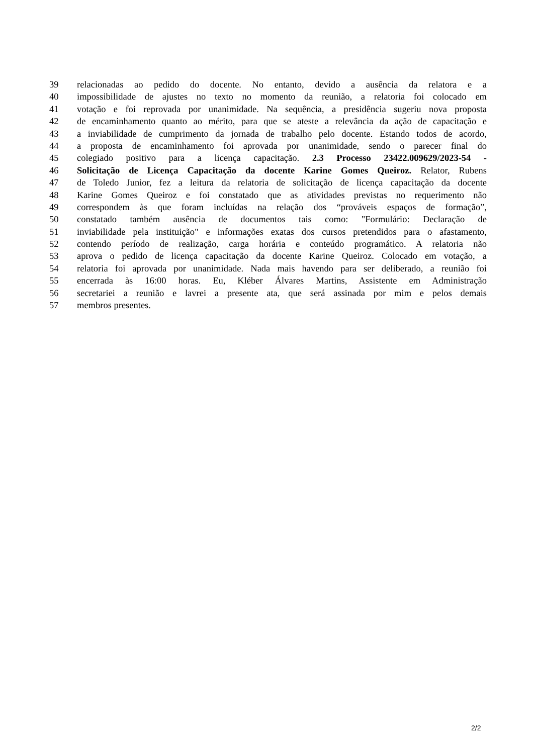39 relacionadas ao pedido do docente. No entanto, devido a ausência da relatora e a
40 impossibilidade de ajustes no texto no momento da reunião, a relatoria foi colocado em
41 votação e foi reprovada por unanimidade. Na sequência, a presidência sugeriu nova proposta
42 de encaminhamento quanto ao mérito, para que se ateste a relevância da ação de capacitação e
43 a inviabilidade de cumprimento da jornada de trabalho pelo docente. Estando todos de acordo,
44 a proposta de encaminhamento foi aprovada por unanimidade, sendo o parecer final do
45 colegiado positivo para a licença capacitação. 2.3 Processo 23422.009629/2023-54 -
46 Solicitação de Licença Capacitação da docente Karine Gomes Queiroz. Relator, Rubens
47 de Toledo Junior, fez a leitura da relatoria de solicitação de licença capacitação da docente
48 Karine Gomes Queiroz e foi constatado que as atividades previstas no requerimento não
49 correspondem às que foram incluídas na relação dos “prováveis espaços de formação”,
50 constatado também ausência de documentos tais como: "Formulário: Declaração de
51 inviabilidade pela instituição" e informações exatas dos cursos pretendidos para o afastamento,
52 contendo período de realização, carga horária e conteúdo programático. A relatoria não
53 aprova o pedido de licença capacitação da docente Karine Queiroz. Colocado em votação, a
54 relatoria foi aprovada por unanimidade. Nada mais havendo para ser deliberado, a reunião foi
55 encerrada às 16:00 horas. Eu, Kléber Álvares Martins, Assistente em Administração
56 secretariei a reunião e lavrei a presente ata, que será assinada por mim e pelos demais
57 membros presentes.
2/2